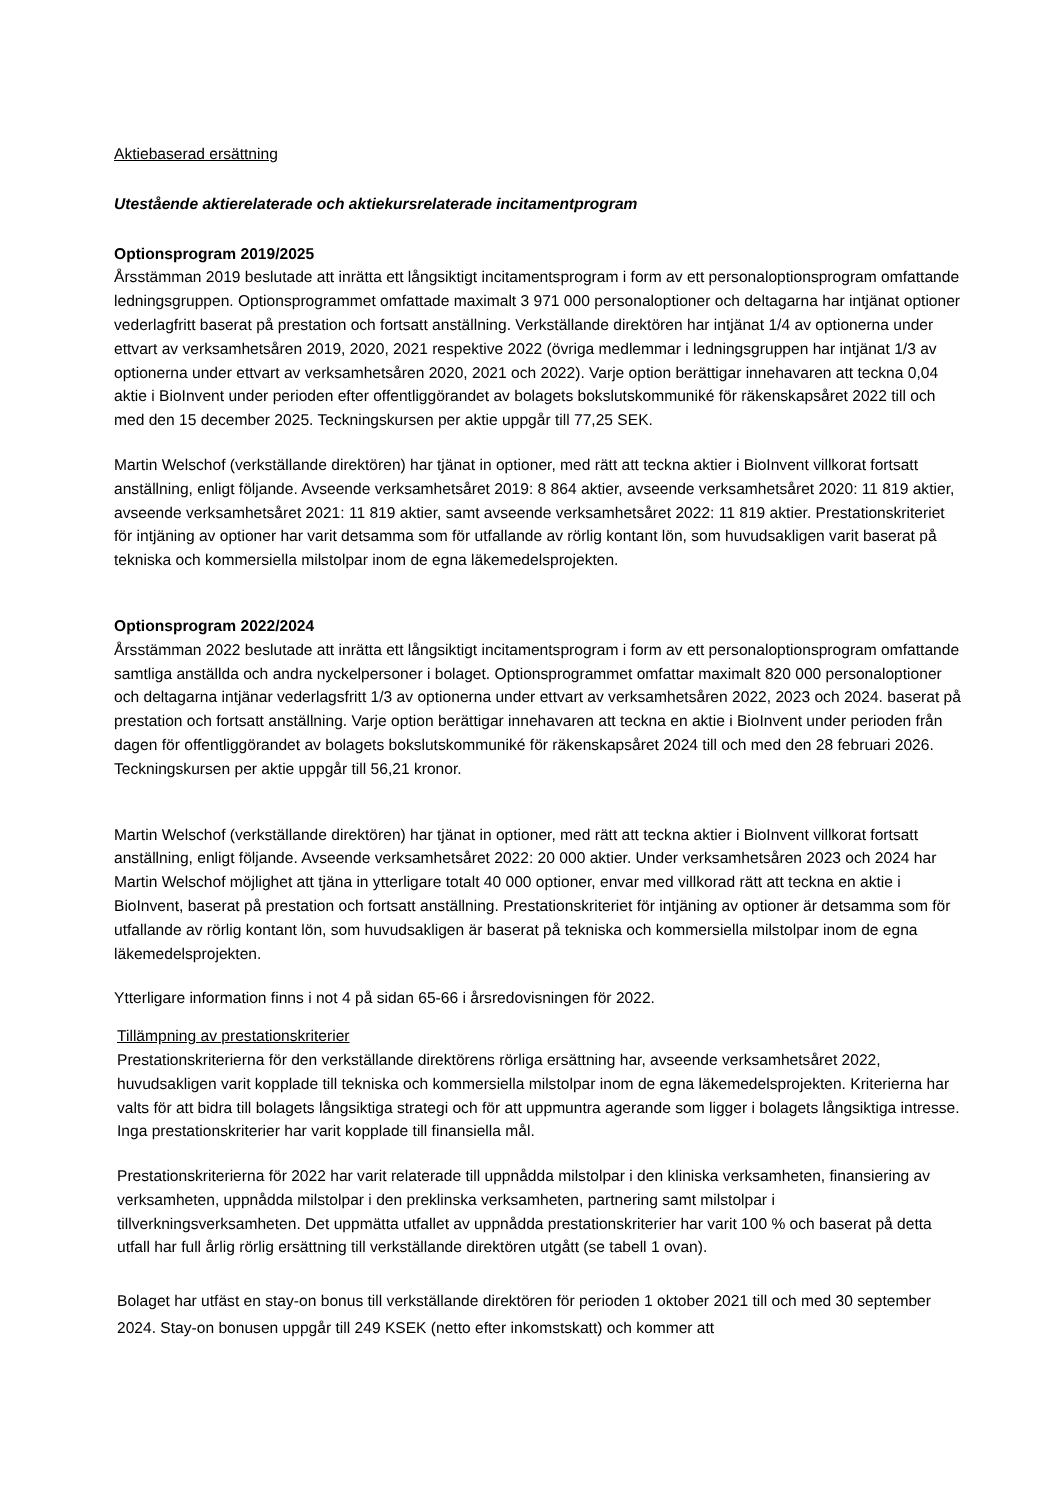Aktiebaserad ersättning
Utestående aktierelaterade och aktiekursrelaterade incitamentprogram
Optionsprogram 2019/2025
Årsstämman 2019 beslutade att inrätta ett långsiktigt incitamentsprogram i form av ett personaloptionsprogram omfattande ledningsgruppen. Optionsprogrammet omfattade maximalt 3 971 000 personaloptioner och deltagarna har intjänat optioner vederlagfritt baserat på prestation och fortsatt anställning. Verkställande direktören har intjänat 1/4 av optionerna under ettvart av verksamhetsåren 2019, 2020, 2021 respektive 2022 (övriga medlemmar i ledningsgruppen har intjänat 1/3 av optionerna under ettvart av verksamhetsåren 2020, 2021 och 2022). Varje option berättigar innehavaren att teckna 0,04 aktie i BioInvent under perioden efter offentliggörandet av bolagets bokslutskommuniké för räkenskapsåret 2022 till och med den 15 december 2025. Teckningskursen per aktie uppgår till 77,25 SEK.
Martin Welschof (verkställande direktören) har tjänat in optioner, med rätt att teckna aktier i BioInvent villkorat fortsatt anställning, enligt följande. Avseende verksamhetsåret 2019: 8 864 aktier, avseende verksamhetsåret 2020: 11 819 aktier, avseende verksamhetsåret 2021: 11 819 aktier, samt avseende verksamhetsåret 2022: 11 819 aktier. Prestationskriteriet för intjäning av optioner har varit detsamma som för utfallande av rörlig kontant lön, som huvudsakligen varit baserat på tekniska och kommersiella milstolpar inom de egna läkemedelsprojekten.
Optionsprogram 2022/2024
Årsstämman 2022 beslutade att inrätta ett långsiktigt incitamentsprogram i form av ett personaloptionsprogram omfattande samtliga anställda och andra nyckelpersoner i bolaget. Optionsprogrammet omfattar maximalt 820 000 personaloptioner och deltagarna intjänar vederlagsfritt 1/3 av optionerna under ettvart av verksamhetsåren 2022, 2023 och 2024. baserat på prestation och fortsatt anställning. Varje option berättigar innehavaren att teckna en aktie i BioInvent under perioden från dagen för offentliggörandet av bolagets bokslutskommuniké för räkenskapsåret 2024 till och med den 28 februari 2026. Teckningskursen per aktie uppgår till 56,21 kronor.
Martin Welschof (verkställande direktören) har tjänat in optioner, med rätt att teckna aktier i BioInvent villkorat fortsatt anställning, enligt följande. Avseende verksamhetsåret 2022: 20 000 aktier. Under verksamhetsåren 2023 och 2024 har Martin Welschof möjlighet att tjäna in ytterligare totalt 40 000 optioner, envar med villkorad rätt att teckna en aktie i BioInvent, baserat på prestation och fortsatt anställning. Prestationskriteriet för intjäning av optioner är detsamma som för utfallande av rörlig kontant lön, som huvudsakligen är baserat på tekniska och kommersiella milstolpar inom de egna läkemedelsprojekten.
Ytterligare information finns i not 4 på sidan 65-66 i årsredovisningen för 2022.
Tillämpning av prestationskriterier
Prestationskriterierna för den verkställande direktörens rörliga ersättning har, avseende verksamhetsåret 2022, huvudsakligen varit kopplade till tekniska och kommersiella milstolpar inom de egna läkemedelsprojekten. Kriterierna har valts för att bidra till bolagets långsiktiga strategi och för att uppmuntra agerande som ligger i bolagets långsiktiga intresse. Inga prestationskriterier har varit kopplade till finansiella mål.
Prestationskriterierna för 2022 har varit relaterade till uppnådda milstolpar i den kliniska verksamheten, finansiering av verksamheten, uppnådda milstolpar i den preklinska verksamheten, partnering samt milstolpar i tillverkningsverksamheten. Det uppmätta utfallet av uppnådda prestationskriterier har varit 100 % och baserat på detta utfall har full årlig rörlig ersättning till verkställande direktören utgått (se tabell 1 ovan).
Bolaget har utfäst en stay-on bonus till verkställande direktören för perioden 1 oktober 2021 till och med 30 september 2024. Stay-on bonusen uppgår till 249 KSEK (netto efter inkomstskatt) och kommer att